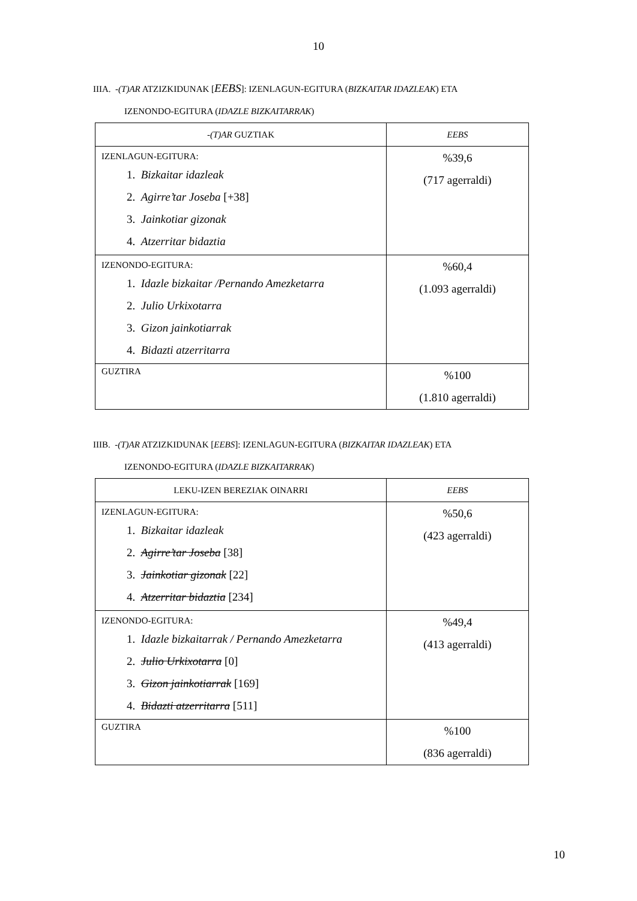10
IIIA. -(T)AR ATZIZKIDUNAK [EEBS]: IZENLAGUN-EGITURA (BIZKAITAR IDAZLEAK) ETA
IZENONDO-EGITURA (IDAZLE BIZKAITARRAK)
| - (T)AR GUZTIAK | EEBS |
| --- | --- |
| IZENLAGUN-EGITURA: 1. Bizkaitar idazleak 2. Agirre’tar Joseba [+38] 3. Jainkotiar gizonak 4. Atzerritar bidaztia | %39,6 (717 agerraldi) |
| IZENONDO-EGITURA: 1. Idazle bizkaitar /Pernando Amezketarra 2. Julio Urkixotarra 3. Gizon jainkotiarrak 4. Bidazti atzerritarra | %60,4 (1.093 agerraldi) |
| GUZTIRA | %100 (1.810 agerraldi) |
IIIB. -(T)AR ATZIZKIDUNAK [EEBS]: IZENLAGUN-EGITURA (BIZKAITAR IDAZLEAK) ETA
IZENONDO-EGITURA (IDAZLE BIZKAITARRAK)
| LEKU-IZEN BEREZIAK OINARRI | EEBS |
| --- | --- |
| IZENLAGUN-EGITURA: 1. Bizkaitar idazleak 2. Agirre’tar Joseba [38] 3. Jainkotiar gizonak [22] 4. Atzerritar bidaztia [234] | %50,6 (423 agerraldi) |
| IZENONDO-EGITURA: 1. Idazle bizkaitarrak / Pernando Amezketarra 2. Julio Urkixotarra [0] 3. Gizon jainkotiarrak [169] 4. Bidazti atzerritarra [511] | %49,4 (413 agerraldi) |
| GUZTIRA | %100 (836 agerraldi) |
10